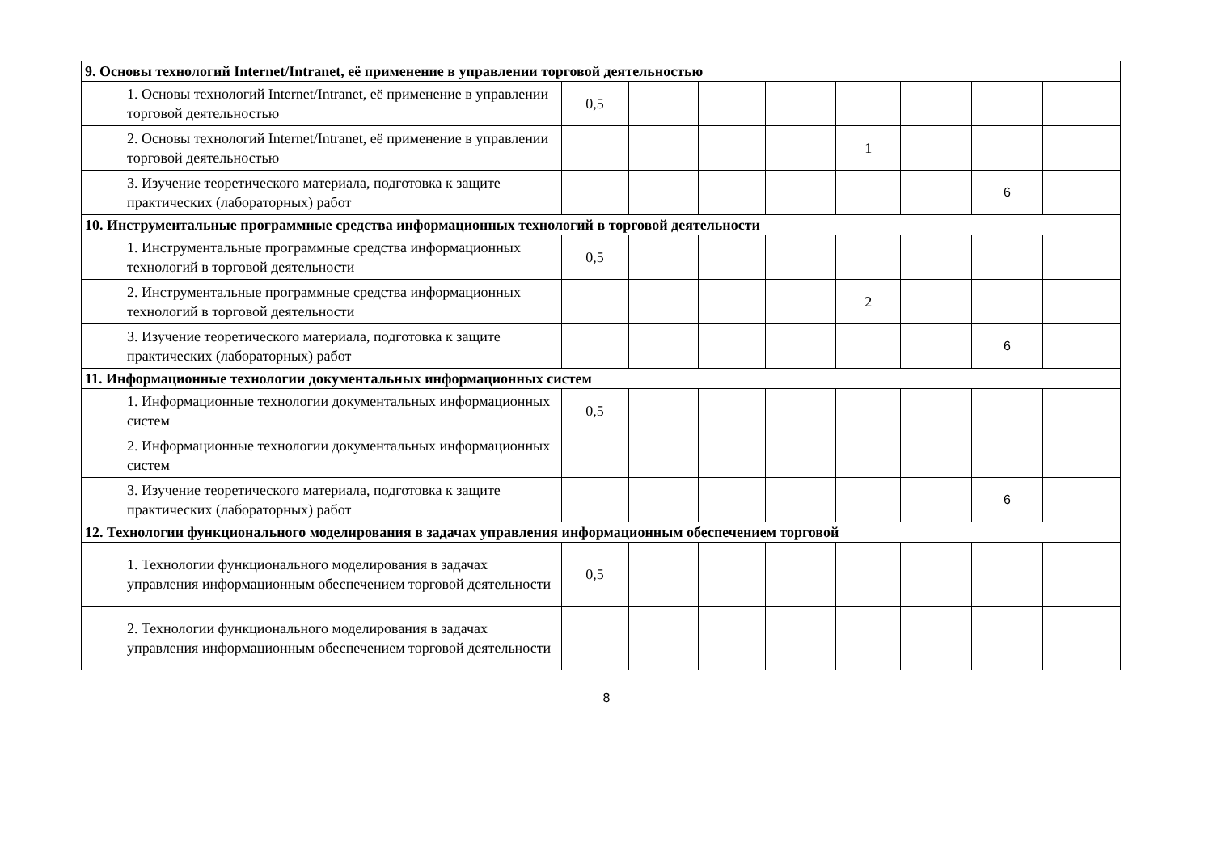| 9. Основы технологий Internet/Intranet, её применение в управлении торговой деятельностью | | | | | | | | |
| 1. Основы технологий Internet/Intranet, её применение в управлении торговой деятельностью | 0,5 | | | | | | | |
| 2. Основы технологий Internet/Intranet, её применение в управлении торговой деятельностью | | | | | 1 | | | |
| 3. Изучение теоретического материала, подготовка к защите практических (лабораторных) работ | | | | | | | 6 | |
| 10. Инструментальные программные средства информационных технологий в торговой деятельности | | | | | | | | |
| 1. Инструментальные программные средства информационных технологий в торговой деятельности | 0,5 | | | | | | | |
| 2. Инструментальные программные средства информационных технологий в торговой деятельности | | | | | 2 | | | |
| 3. Изучение теоретического материала, подготовка к защите практических (лабораторных) работ | | | | | | | 6 | |
| 11. Информационные технологии документальных информационных систем | | | | | | | | |
| 1. Информационные технологии документальных информационных систем | 0,5 | | | | | | | |
| 2. Информационные технологии документальных информационных систем | | | | | | | | |
| 3. Изучение теоретического материала, подготовка к защите практических (лабораторных) работ | | | | | | | 6 | |
| 12. Технологии функционального моделирования в задачах управления информационным обеспечением торговой | | | | | | | | |
| 1. Технологии функционального моделирования в задачах управления информационным обеспечением торговой деятельности | 0,5 | | | | | | | |
| 2. Технологии функционального моделирования в задачах управления информационным обеспечением торговой деятельности | | | | | | | | |
8